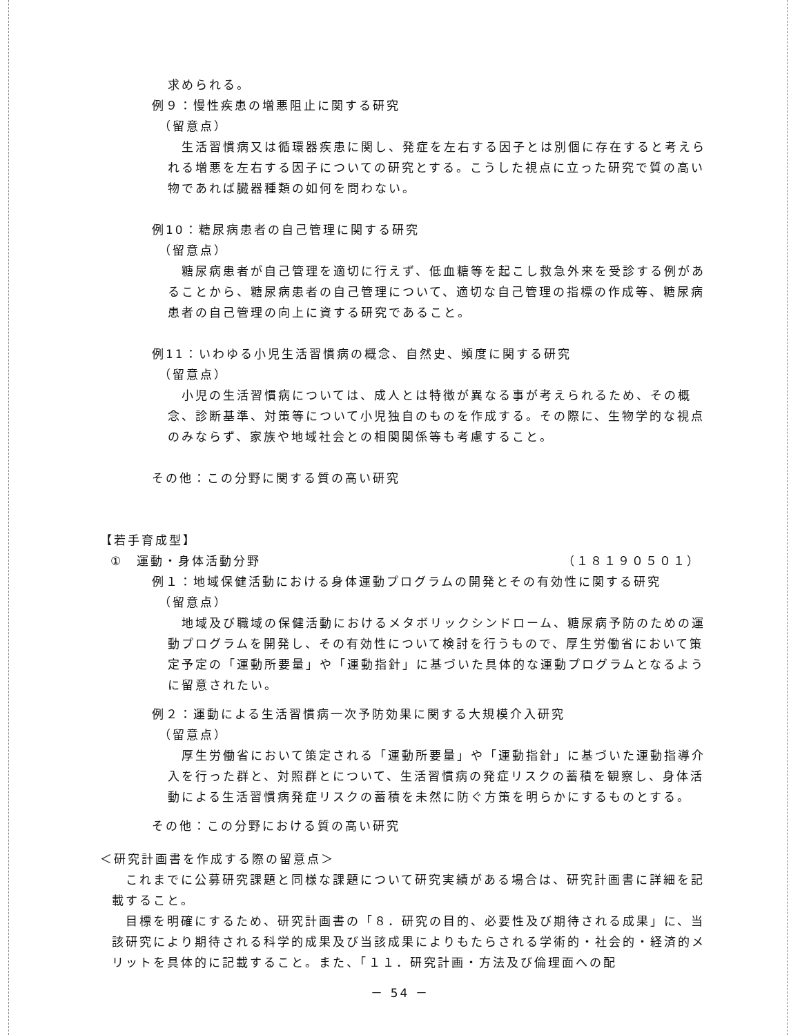求められる。
例９：慢性疾患の増悪阻止に関する研究
（留意点）
　生活習慣病又は循環器疾患に関し、発症を左右する因子とは別個に存在すると考えられる増悪を左右する因子についての研究とする。こうした視点に立った研究で質の高い物であれば臓器種類の如何を問わない。
例10：糖尿病患者の自己管理に関する研究
（留意点）
　糖尿病患者が自己管理を適切に行えず、低血糖等を起こし救急外来を受診する例があることから、糖尿病患者の自己管理について、適切な自己管理の指標の作成等、糖尿病患者の自己管理の向上に資する研究であること。
例11：いわゆる小児生活習慣病の概念、自然史、頻度に関する研究
（留意点）
　小児の生活習慣病については、成人とは特徴が異なる事が考えられるため、その概念、診断基準、対策等について小児独自のものを作成する。その際に、生物学的な視点のみならず、家族や地域社会との相関関係等も考慮すること。
その他：この分野に関する質の高い研究
【若手育成型】
①　運動・身体活動分野 （１８１９０５０１）
例１：地域保健活動における身体運動プログラムの開発とその有効性に関する研究
（留意点）
　地域及び職域の保健活動におけるメタボリックシンドローム、糖尿病予防のための運動プログラムを開発し、その有効性について検討を行うもので、厚生労働省において策定予定の「運動所要量」や「運動指針」に基づいた具体的な運動プログラムとなるように留意されたい。
例２：運動による生活習慣病一次予防効果に関する大規模介入研究
（留意点）
　厚生労働省において策定される「運動所要量」や「運動指針」に基づいた運動指導介入を行った群と、対照群とについて、生活習慣病の発症リスクの蓄積を観察し、身体活動による生活習慣病発症リスクの蓄積を未然に防ぐ方策を明らかにするものとする。
その他：この分野における質の高い研究
＜研究計画書を作成する際の留意点＞
　これまでに公募研究課題と同様な課題について研究実績がある場合は、研究計画書に詳細を記載すること。
　目標を明確にするため、研究計画書の「８．研究の目的、必要性及び期待される成果」に、当該研究により期待される科学的成果及び当該成果によりもたらされる学術的・社会的・経済的メリットを具体的に記載すること。また、「１１．研究計画・方法及び倫理面への配
－ 54 －